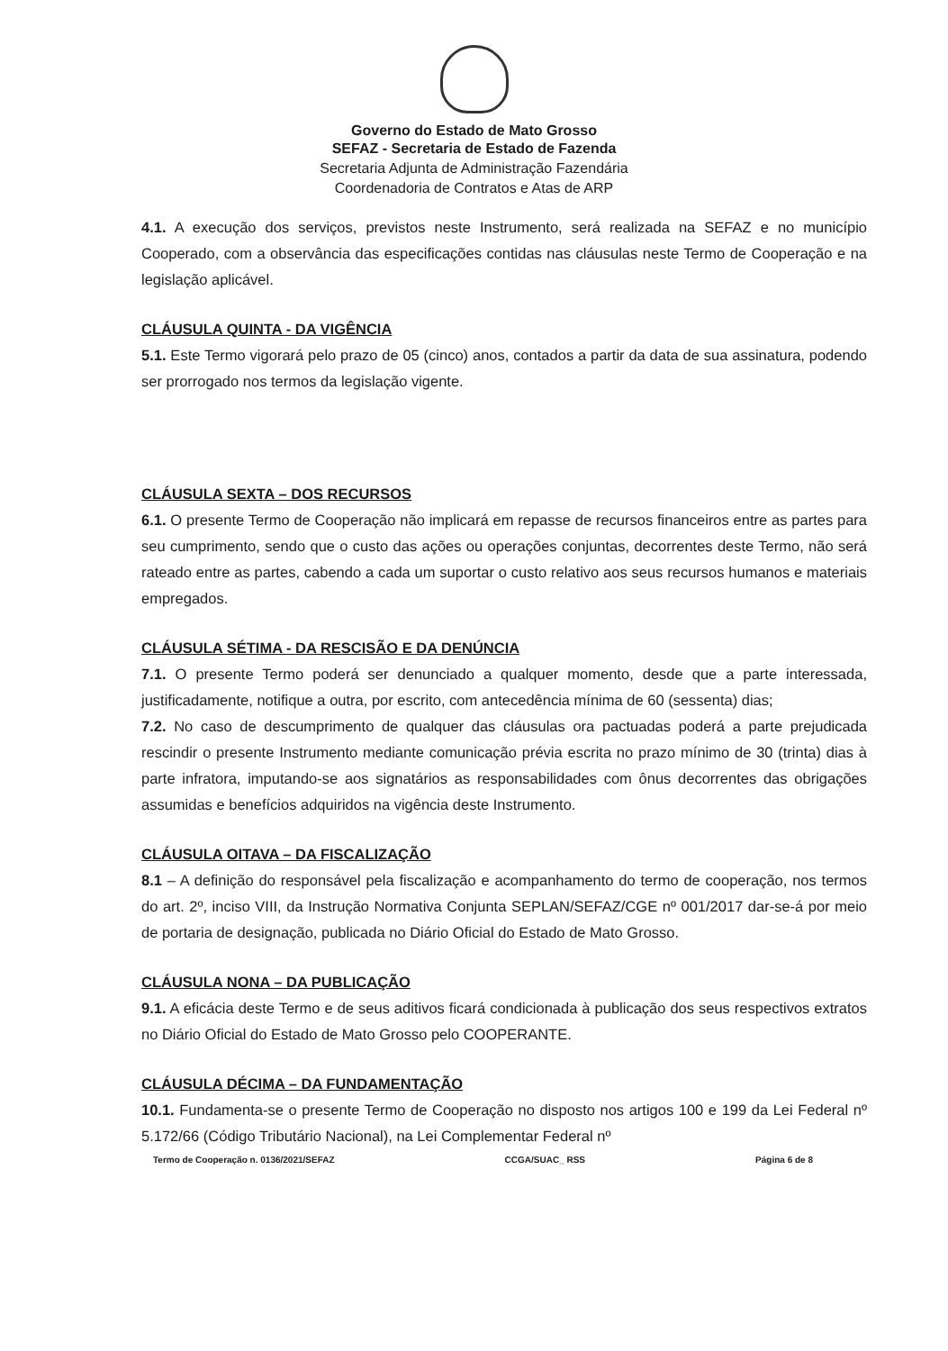Governo do Estado de Mato Grosso
SEFAZ - Secretaria de Estado de Fazenda
Secretaria Adjunta de Administração Fazendária
Coordenadoria de Contratos e Atas de ARP
4.1. A execução dos serviços, previstos neste Instrumento, será realizada na SEFAZ e no município Cooperado, com a observância das especificações contidas nas cláusulas neste Termo de Cooperação e na legislação aplicável.
CLÁUSULA QUINTA - DA VIGÊNCIA
5.1. Este Termo vigorará pelo prazo de 05 (cinco) anos, contados a partir da data de sua assinatura, podendo ser prorrogado nos termos da legislação vigente.
CLÁUSULA SEXTA – DOS RECURSOS
6.1. O presente Termo de Cooperação não implicará em repasse de recursos financeiros entre as partes para seu cumprimento, sendo que o custo das ações ou operações conjuntas, decorrentes deste Termo, não será rateado entre as partes, cabendo a cada um suportar o custo relativo aos seus recursos humanos e materiais empregados.
CLÁUSULA SÉTIMA - DA RESCISÃO E DA DENÚNCIA
7.1. O presente Termo poderá ser denunciado a qualquer momento, desde que a parte interessada, justificadamente, notifique a outra, por escrito, com antecedência mínima de 60 (sessenta) dias;
7.2. No caso de descumprimento de qualquer das cláusulas ora pactuadas poderá a parte prejudicada rescindir o presente Instrumento mediante comunicação prévia escrita no prazo mínimo de 30 (trinta) dias à parte infratora, imputando-se aos signatários as responsabilidades com ônus decorrentes das obrigações assumidas e benefícios adquiridos na vigência deste Instrumento.
CLÁUSULA OITAVA – DA FISCALIZAÇÃO
8.1 – A definição do responsável pela fiscalização e acompanhamento do termo de cooperação, nos termos do art. 2º, inciso VIII, da Instrução Normativa Conjunta SEPLAN/SEFAZ/CGE nº 001/2017 dar-se-á por meio de portaria de designação, publicada no Diário Oficial do Estado de Mato Grosso.
CLÁUSULA NONA – DA PUBLICAÇÃO
9.1. A eficácia deste Termo e de seus aditivos ficará condicionada à publicação dos seus respectivos extratos no Diário Oficial do Estado de Mato Grosso pelo COOPERANTE.
CLÁUSULA DÉCIMA – DA FUNDAMENTAÇÃO
10.1. Fundamenta-se o presente Termo de Cooperação no disposto nos artigos 100 e 199 da Lei Federal nº 5.172/66 (Código Tributário Nacional), na Lei Complementar Federal nº
Termo de Cooperação n. 0136/2021/SEFAZ CCGA/SUAC_ RSS Página 6 de 8